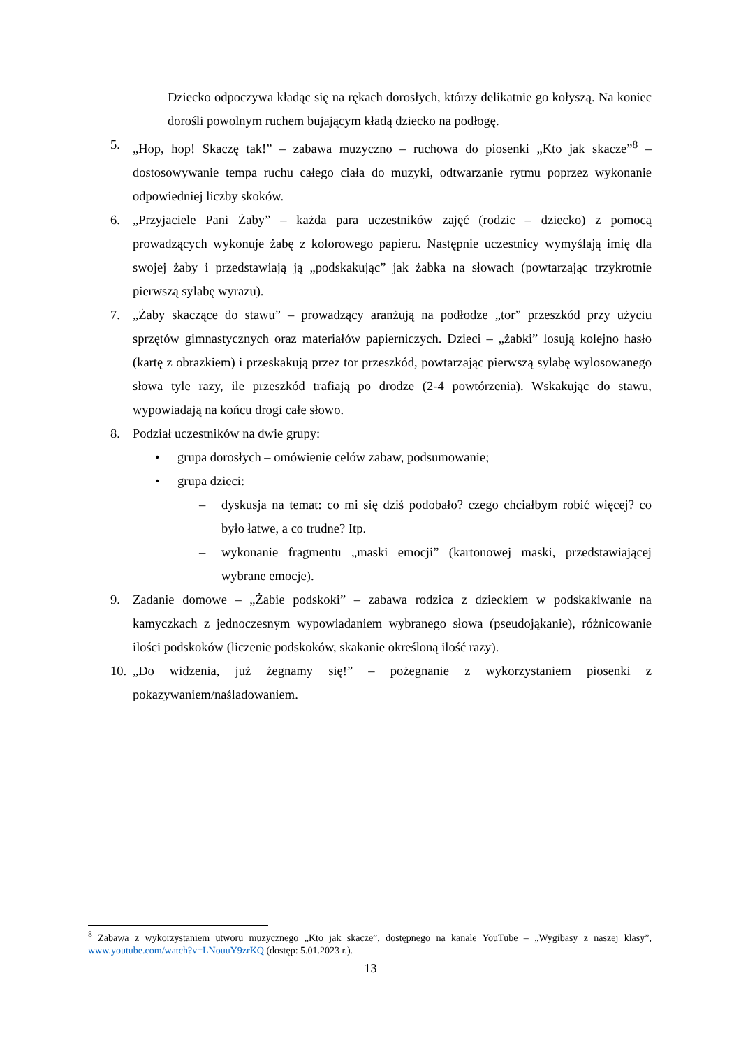Dziecko odpoczywa kładąc się na rękach dorosłych, którzy delikatnie go kołyszą. Na koniec dorośli powolnym ruchem bujającym kładą dziecko na podłogę.
5. „Hop, hop! Skaczę tak!” – zabawa muzyczno – ruchowa do piosenki „Kto jak skacze”<sup>8</sup> – dostosowywanie tempa ruchu całego ciała do muzyki, odtwarzanie rytmu poprzez wykonanie odpowiedniej liczby skoków.
6. „Przyjaciele Pani Żaby” – każda para uczestników zajęć (rodzic – dziecko) z pomocą prowadzących wykonuje żabę z kolorowego papieru. Następnie uczestnicy wymyślają imię dla swojej żaby i przedstawiają ją „podskakując” jak żabka na słowach (powtarzając trzykrotnie pierwszą sylabę wyrazu).
7. „Żaby skaczące do stawu” – prowadzący aranżują na podłodze „tor” przeszkód przy użyciu sprzętów gimnastycznych oraz materiałów papierniczych. Dzieci – „żabki” losują kolejno hasło (kartę z obrazkiem) i przeskakują przez tor przeszkód, powtarzając pierwszą sylabę wylosowanego słowa tyle razy, ile przeszkód trafiają po drodze (2-4 powtórzenia). Wskakując do stawu, wypowiadają na końcu drogi całe słowo.
8. Podział uczestników na dwie grupy:
• grupa dorosłych – omówienie celów zabaw, podsumowanie;
• grupa dzieci:
– dyskusja na temat: co mi się dziś podobało? czego chciałbym robić więcej? co było łatwe, a co trudne? Itp.
– wykonanie fragmentu „maski emocji” (kartonowej maski, przedstawiającej wybrane emocje).
9. Zadanie domowe – „Żabie podskoki” – zabawa rodzica z dzieckiem w podskakiwanie na kamyczkach z jednoczesnym wypowiadaniem wybranego słowa (pseudojąkanie), różnicowanie ilości podskoków (liczenie podskoków, skakanie określoną ilość razy).
10. „Do widzenia, już żegnamy się!” – pożegnanie z wykorzystaniem piosenki z pokazywaniem/naśladowaniem.
<sup>8</sup> Zabawa z wykorzystaniem utworu muzycznego „Kto jak skacze”, dostępnego na kanale YouTube – „Wygibasy z naszej klasy”, www.youtube.com/watch?v=LNouuY9zrKQ (dostęp: 5.01.2023 r.).
13